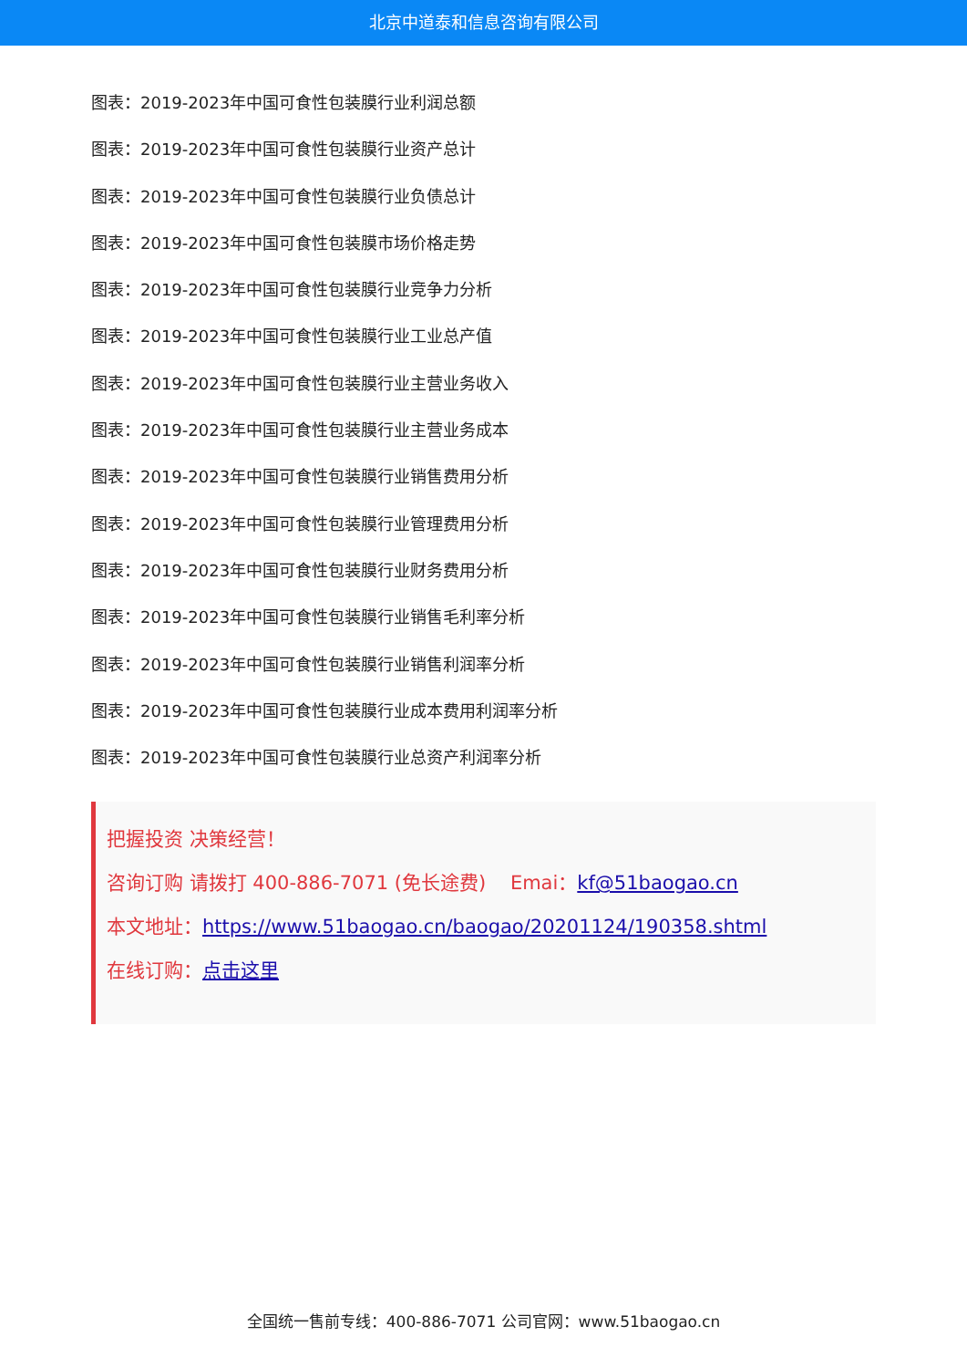北京中道泰和信息咨询有限公司
图表：2019-2023年中国可食性包装膜行业利润总额
图表：2019-2023年中国可食性包装膜行业资产总计
图表：2019-2023年中国可食性包装膜行业负债总计
图表：2019-2023年中国可食性包装膜市场价格走势
图表：2019-2023年中国可食性包装膜行业竞争力分析
图表：2019-2023年中国可食性包装膜行业工业总产值
图表：2019-2023年中国可食性包装膜行业主营业务收入
图表：2019-2023年中国可食性包装膜行业主营业务成本
图表：2019-2023年中国可食性包装膜行业销售费用分析
图表：2019-2023年中国可食性包装膜行业管理费用分析
图表：2019-2023年中国可食性包装膜行业财务费用分析
图表：2019-2023年中国可食性包装膜行业销售毛利率分析
图表：2019-2023年中国可食性包装膜行业销售利润率分析
图表：2019-2023年中国可食性包装膜行业成本费用利润率分析
图表：2019-2023年中国可食性包装膜行业总资产利润率分析
把握投资 决策经营！
咨询订购 请拨打 400-886-7071 (免长途费) Emai：kf@51baogao.cn
本文地址：https://www.51baogao.cn/baogao/20201124/190358.shtml
在线订购：点击这里
全国统一售前专线：400-886-7071 公司官网：www.51baogao.cn